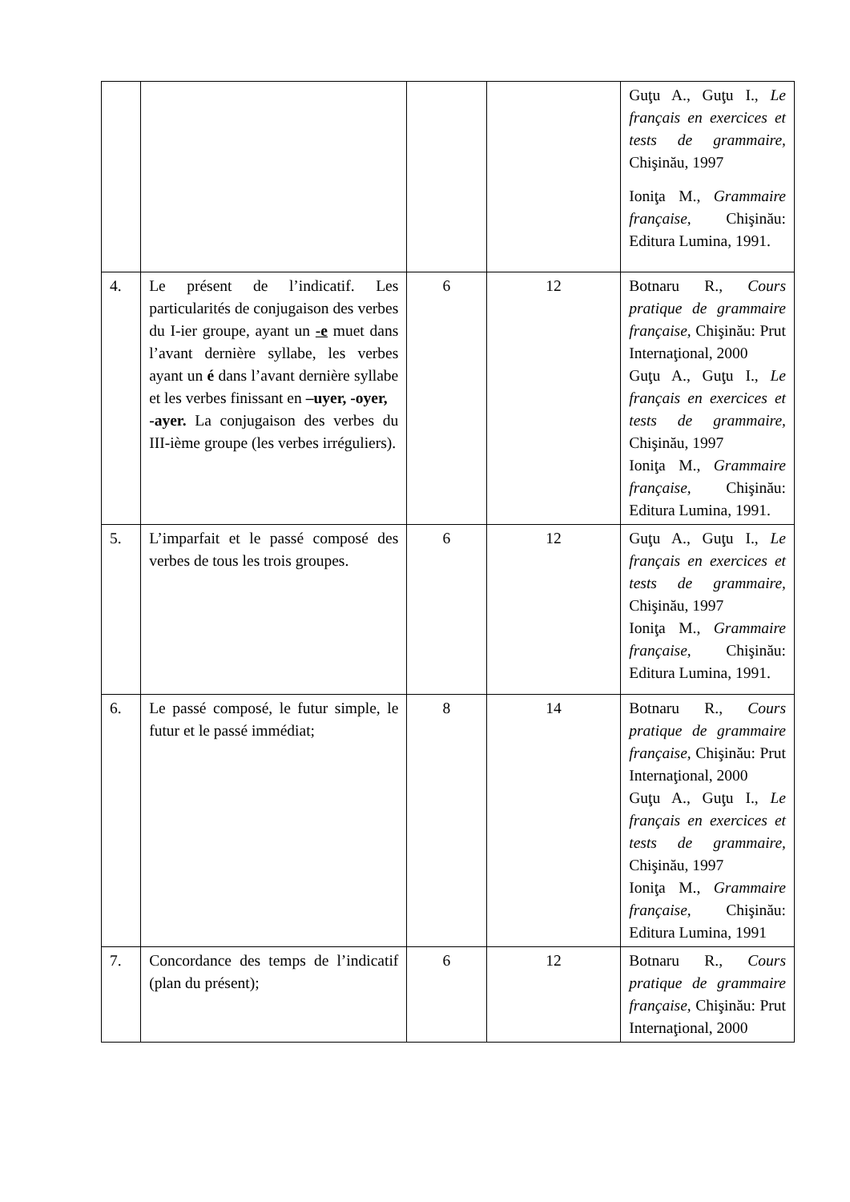| | | | | Guţu A., Guţu I., Le français en exercices et tests de grammaire, Chişinău, 1997 Ioniţa M., Grammaire française, Chişinău: Editura Lumina, 1991. |
| 4. | Le présent de l’indicatif. Les particularités de conjugaison des verbes du I-ier groupe, ayant un -e muet dans l’avant dernière syllabe, les verbes ayant un é dans l’avant dernière syllabe et les verbes finissant en –uyer, -oyer, -ayer. La conjugaison des verbes du III-ième groupe (les verbes irréguliers). | 6 | 12 | Botnaru R., Cours pratique de grammaire française, Chişinău: Prut Internaţional, 2000 Guţu A., Guţu I., Le français en exercices et tests de grammaire, Chişinău, 1997 Ioniţa M., Grammaire française, Chişinău: Editura Lumina, 1991. |
| 5. | L’imparfait et le passé composé des verbes de tous les trois groupes. | 6 | 12 | Guţu A., Guţu I., Le français en exercices et tests de grammaire, Chişinău, 1997 Ioniţa M., Grammaire française, Chişinău: Editura Lumina, 1991. |
| 6. | Le passé composé, le futur simple, le futur et le passé immédiat; | 8 | 14 | Botnaru R., Cours pratique de grammaire française, Chişinău: Prut Internaţional, 2000 Guţu A., Guţu I., Le français en exercices et tests de grammaire, Chişinău, 1997 Ioniţa M., Grammaire française, Chişinău: Editura Lumina, 1991 |
| 7. | Concordance des temps de l’indicatif (plan du présent); | 6 | 12 | Botnaru R., Cours pratique de grammaire française, Chişinău: Prut Internaţional, 2000 |